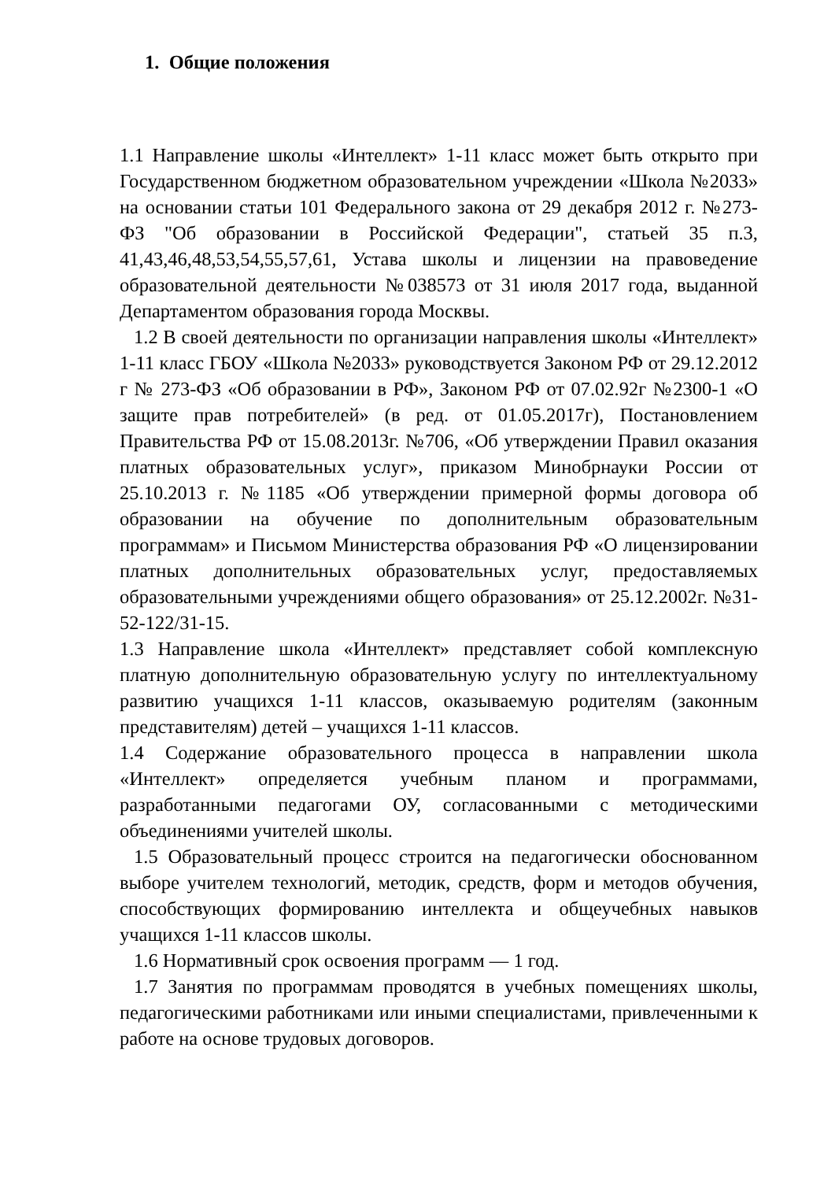1. Общие положения
1.1 Направление школы «Интеллект» 1-11 класс может быть открыто при Государственном бюджетном образовательном учреждении «Школа №2033» на основании статьи 101 Федерального закона от 29 декабря 2012 г. №273-ФЗ "Об образовании в Российской Федерации", статьей 35 п.3, 41,43,46,48,53,54,55,57,61, Устава школы и лицензии на правоведение образовательной деятельности №038573 от 31 июля 2017 года, выданной Департаментом образования города Москвы.
1.2 В своей деятельности по организации направления школы «Интеллект» 1-11 класс ГБОУ «Школа №2033» руководствуется Законом РФ от 29.12.2012 г № 273-ФЗ «Об образовании в РФ», Законом РФ от 07.02.92г №2300-1 «О защите прав потребителей» (в ред. от 01.05.2017г), Постановлением Правительства РФ от 15.08.2013г. №706, «Об утверждении Правил оказания платных образовательных услуг», приказом Минобрнауки России от 25.10.2013 г. №1185 «Об утверждении примерной формы договора об образовании на обучение по дополнительным образовательным программам» и Письмом Министерства образования РФ «О лицензировании платных дополнительных образовательных услуг, предоставляемых образовательными учреждениями общего образования» от 25.12.2002г. №31-52-122/31-15.
1.3 Направление школа «Интеллект» представляет собой комплексную платную дополнительную образовательную услугу по интеллектуальному развитию учащихся 1-11 классов, оказываемую родителям (законным представителям) детей – учащихся 1-11 классов.
1.4 Содержание образовательного процесса в направлении школа «Интеллект» определяется учебным планом и программами, разработанными педагогами ОУ, согласованными с методическими объединениями учителей школы.
1.5 Образовательный процесс строится на педагогически обоснованном выборе учителем технологий, методик, средств, форм и методов обучения, способствующих формированию интеллекта и общеучебных навыков учащихся 1-11 классов школы.
1.6 Нормативный срок освоения программ — 1 год.
1.7 Занятия по программам проводятся в учебных помещениях школы, педагогическими работниками или иными специалистами, привлеченными к работе на основе трудовых договоров.